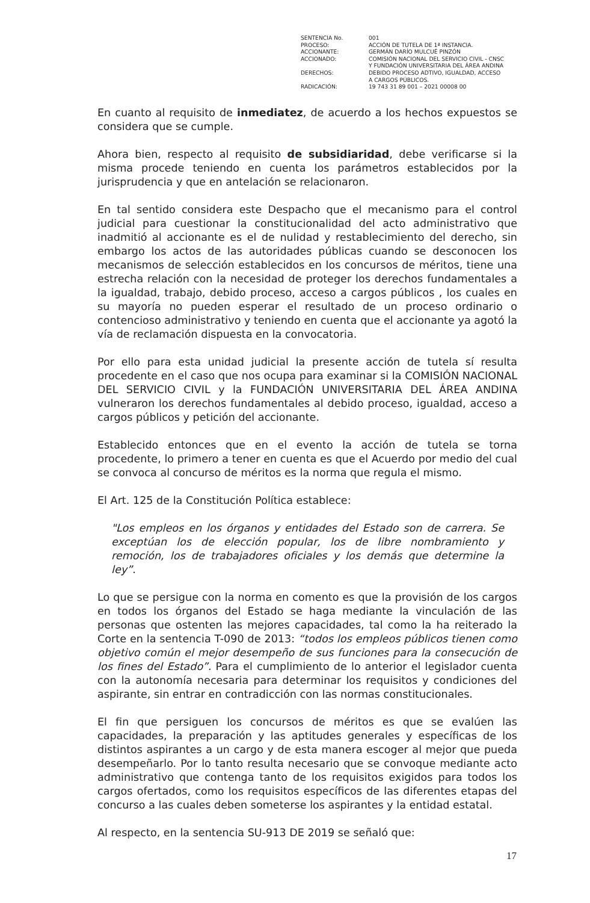| SENTENCIA No. | 001 |
| PROCESO: | ACCIÓN DE TUTELA DE 1ª INSTANCIA. |
| ACCIONANTE: | GERMÁN DARÍO MULCUÉ PINZÓN |
| ACCIONADO: | COMISIÓN NACIONAL DEL SERVICIO CIVIL - CNSC Y FUNDACIÓN UNIVERSITARIA DEL ÁREA ANDINA |
| DERECHOS: | DEBIDO PROCESO ADTIVO, IGUALDAD, ACCESO A CARGOS PÚBLICOS. |
| RADICACIÓN: | 19 743 31 89 001 – 2021 00008 00 |
En cuanto al requisito de inmediatez, de acuerdo a los hechos expuestos se considera que se cumple.
Ahora bien, respecto al requisito de subsidiaridad, debe verificarse si la misma procede teniendo en cuenta los parámetros establecidos por la jurisprudencia y que en antelación se relacionaron.
En tal sentido considera este Despacho que el mecanismo para el control judicial para cuestionar la constitucionalidad del acto administrativo que inadmitió al accionante es el de nulidad y restablecimiento del derecho, sin embargo los actos de las autoridades públicas cuando se desconocen los mecanismos de selección establecidos en los concursos de méritos, tiene una estrecha relación con la necesidad de proteger los derechos fundamentales a la igualdad, trabajo, debido proceso, acceso a cargos públicos , los cuales en su mayoría no pueden esperar el resultado de un proceso ordinario o contencioso administrativo y teniendo en cuenta que el accionante ya agotó la vía de reclamación dispuesta en la convocatoria.
Por ello para esta unidad judicial la presente acción de tutela sí resulta procedente en el caso que nos ocupa para examinar si la COMISIÓN NACIONAL DEL SERVICIO CIVIL y la FUNDACIÓN UNIVERSITARIA DEL ÁREA ANDINA vulneraron los derechos fundamentales al debido proceso, igualdad, acceso a cargos públicos y petición del accionante.
Establecido entonces que en el evento la acción de tutela se torna procedente, lo primero a tener en cuenta es que el Acuerdo por medio del cual se convoca al concurso de méritos es la norma que regula el mismo.
El Art. 125 de la Constitución Política establece:
"Los empleos en los órganos y entidades del Estado son de carrera. Se exceptúan los de elección popular, los de libre nombramiento y remoción, los de trabajadores oficiales y los demás que determine la ley”.
Lo que se persigue con la norma en comento es que la provisión de los cargos en todos los órganos del Estado se haga mediante la vinculación de las personas que ostenten las mejores capacidades, tal como la ha reiterado la Corte en la sentencia T-090 de 2013: “todos los empleos públicos tienen como objetivo común el mejor desempeño de sus funciones para la consecución de los fines del Estado”. Para el cumplimiento de lo anterior el legislador cuenta con la autonomía necesaria para determinar los requisitos y condiciones del aspirante, sin entrar en contradicción con las normas constitucionales.
El fin que persiguen los concursos de méritos es que se evalúen las capacidades, la preparación y las aptitudes generales y específicas de los distintos aspirantes a un cargo y de esta manera escoger al mejor que pueda desempeñarlo. Por lo tanto resulta necesario que se convoque mediante acto administrativo que contenga tanto de los requisitos exigidos para todos los cargos ofertados, como los requisitos específicos de las diferentes etapas del concurso a las cuales deben someterse los aspirantes y la entidad estatal.
Al respecto, en la sentencia SU-913 DE 2019 se señaló que:
17